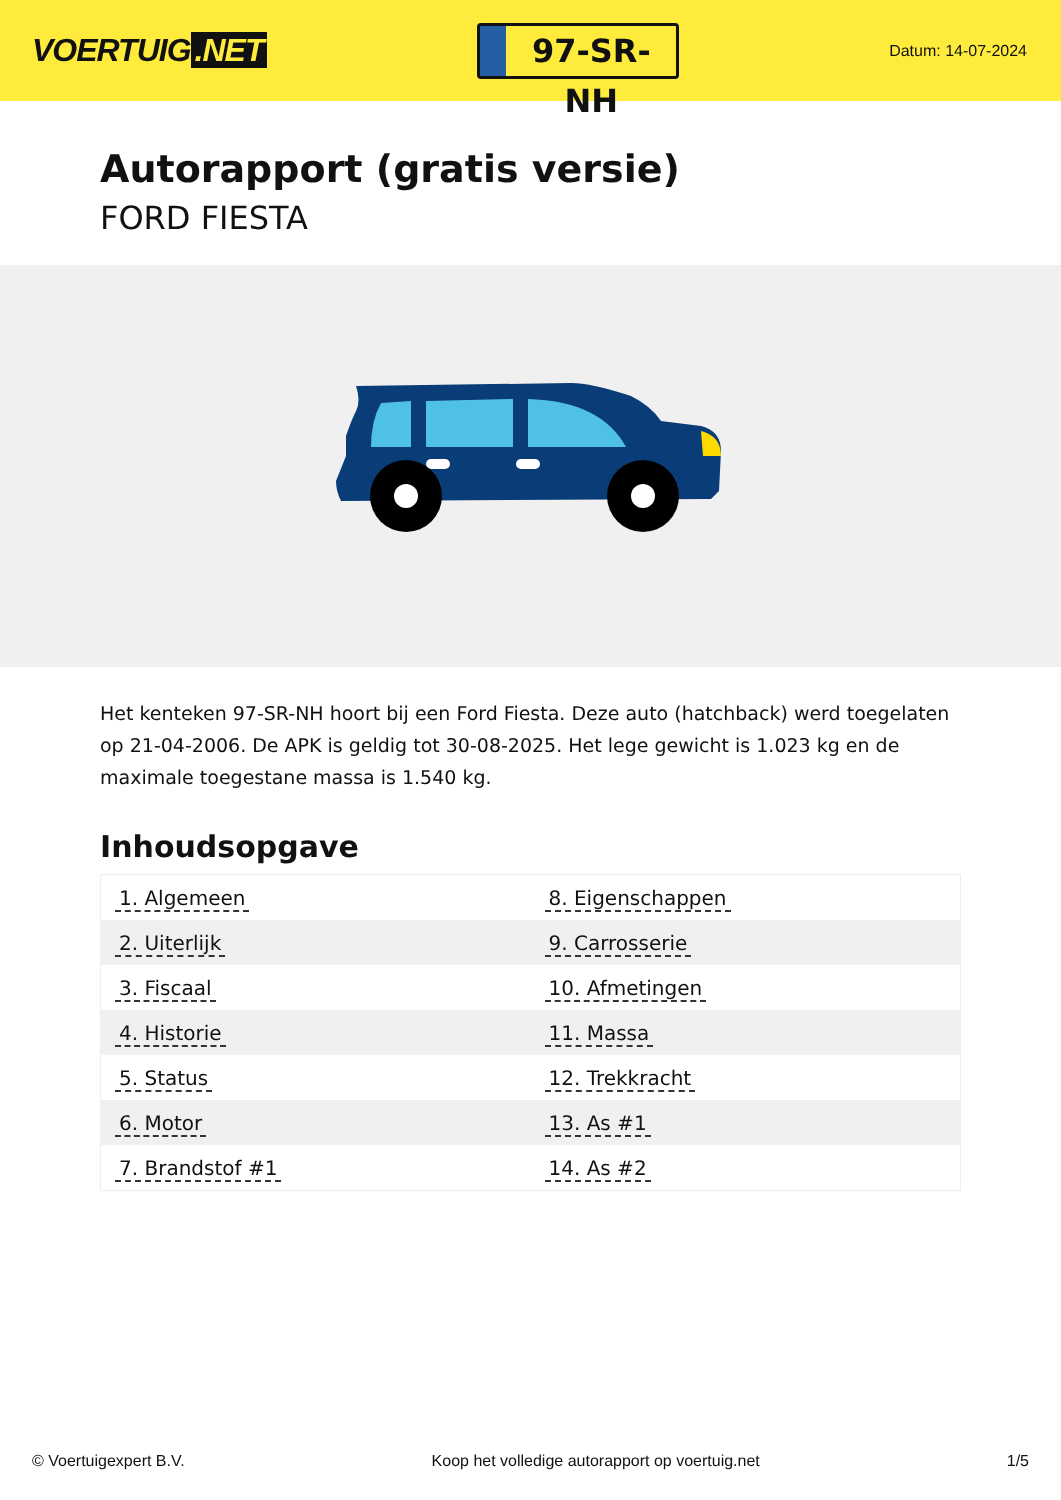VOERTUIG.NET
97-SR-NH
Datum: 14-07-2024
Autorapport (gratis versie)
FORD FIESTA
Het kenteken 97-SR-NH hoort bij een Ford Fiesta. Deze auto (hatchback) werd toegelaten op 21-04-2006. De APK is geldig tot 30-08-2025. Het lege gewicht is 1.023 kg en de maximale toegestane massa is 1.540 kg.
Inhoudsopgave
| 1. Algemeen | 8. Eigenschappen |
| 2. Uiterlijk | 9. Carrosserie |
| 3. Fiscaal | 10. Afmetingen |
| 4. Historie | 11. Massa |
| 5. Status | 12. Trekkracht |
| 6. Motor | 13. As #1 |
| 7. Brandstof #1 | 14. As #2 |
© Voertuigexpert B.V. Koop het volledige autorapport op voertuig.net 1/5